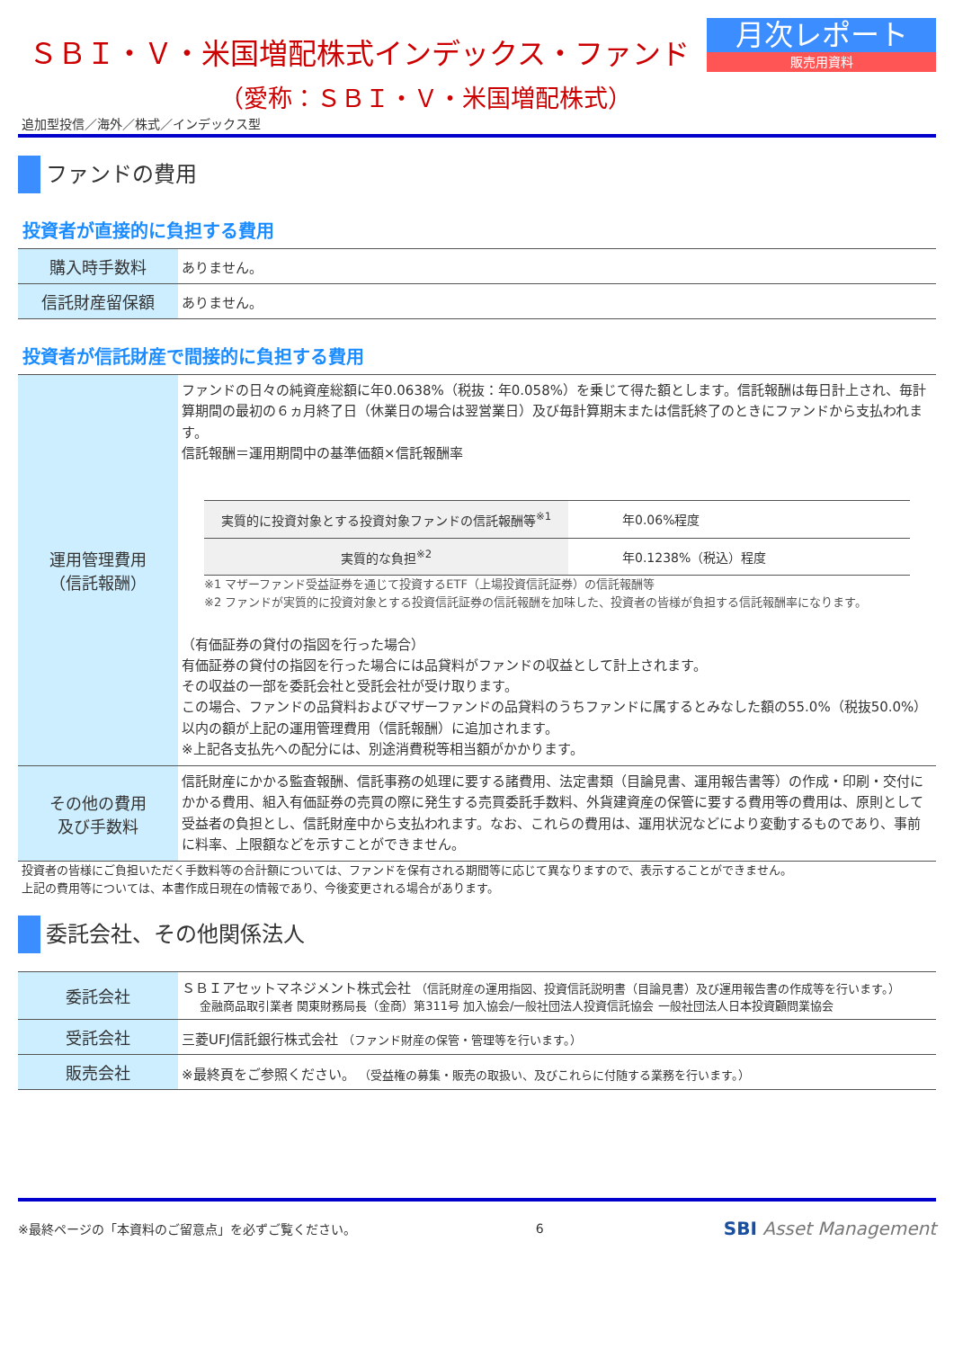ＳＢＩ・Ｖ・米国増配株式インデックス・ファンド
（愛称：ＳＢＩ・Ｖ・米国増配株式）
月次レポート
販売用資料
追加型投信／海外／株式／インデックス型
ファンドの費用
投資者が直接的に負担する費用
| 購入時手数料 | ありません。 |
| 信託財産留保額 | ありません。 |
投資者が信託財産で間接的に負担する費用
| 運用管理費用 （信託報酬） | ファンドの日々の純資産総額に年0.0638%（税抜：年0.058%）を乗じて得た額とします。信託報酬は毎日計上され、毎計算期間の最初の６ヵ月終了日（休業日の場合は翌営業日）及び毎計算期末または信託終了のときにファンドから支払われます。 信託報酬＝運用期間中の基準価額×信託報酬率 / 実質的に投資対象とする投資対象ファンドの信託報酬等<sup>※1</sup> / 年0.06%程度 / / 実質的な負担<sup>※2</sup> / 年0.1238%（税込）程度 / ※1 マザーファンド受益証券を通じて投資するETF（上場投資信託証券）の信託報酬等 ※2 ファンドが実質的に投資対象とする投資信託証券の信託報酬を加味した、投資者の皆様が負担する信託報酬率になります。 （有価証券の貸付の指図を行った場合） 有価証券の貸付の指図を行った場合には品貸料がファンドの収益として計上されます。 その収益の一部を委託会社と受託会社が受け取ります。 この場合、ファンドの品貸料およびマザーファンドの品貸料のうちファンドに属するとみなした額の55.0%（税抜50.0%）以内の額が上記の運用管理費用（信託報酬）に追加されます。 ※上記各支払先への配分には、別途消費税等相当額がかかります。 |
| その他の費用 及び手数料 | 信託財産にかかる監査報酬、信託事務の処理に要する諸費用、法定書類（目論見書、運用報告書等）の作成・印刷・交付にかかる費用、組入有価証券の売買の際に発生する売買委託手数料、外貨建資産の保管に要する費用等の費用は、原則として受益者の負担とし、信託財産中から支払われます。なお、これらの費用は、運用状況などにより変動するものであり、事前に料率、上限額などを示すことができません。 |
投資者の皆様にご負担いただく手数料等の合計額については、ファンドを保有される期間等に応じて異なりますので、表示することができません。
上記の費用等については、本書作成日現在の情報であり、今後変更される場合があります。
委託会社、その他関係法人
| 委託会社 | ＳＢＩアセットマネジメント株式会社 （信託財産の運用指図、投資信託説明書（目論見書）及び運用報告書の作成等を行います。） 金融商品取引業者 関東財務局長（金商）第311号 加入協会/一般社団法人投資信託協会 一般社団法人日本投資顧問業協会 |
| 受託会社 | 三菱UFJ信託銀行株式会社 （ファンド財産の保管・管理等を行います。） |
| 販売会社 | ※最終頁をご参照ください。 （受益権の募集・販売の取扱い、及びこれらに付随する業務を行います。） |
※最終ページの「本資料のご留意点」を必ずご覧ください。 6 SBI Asset Management